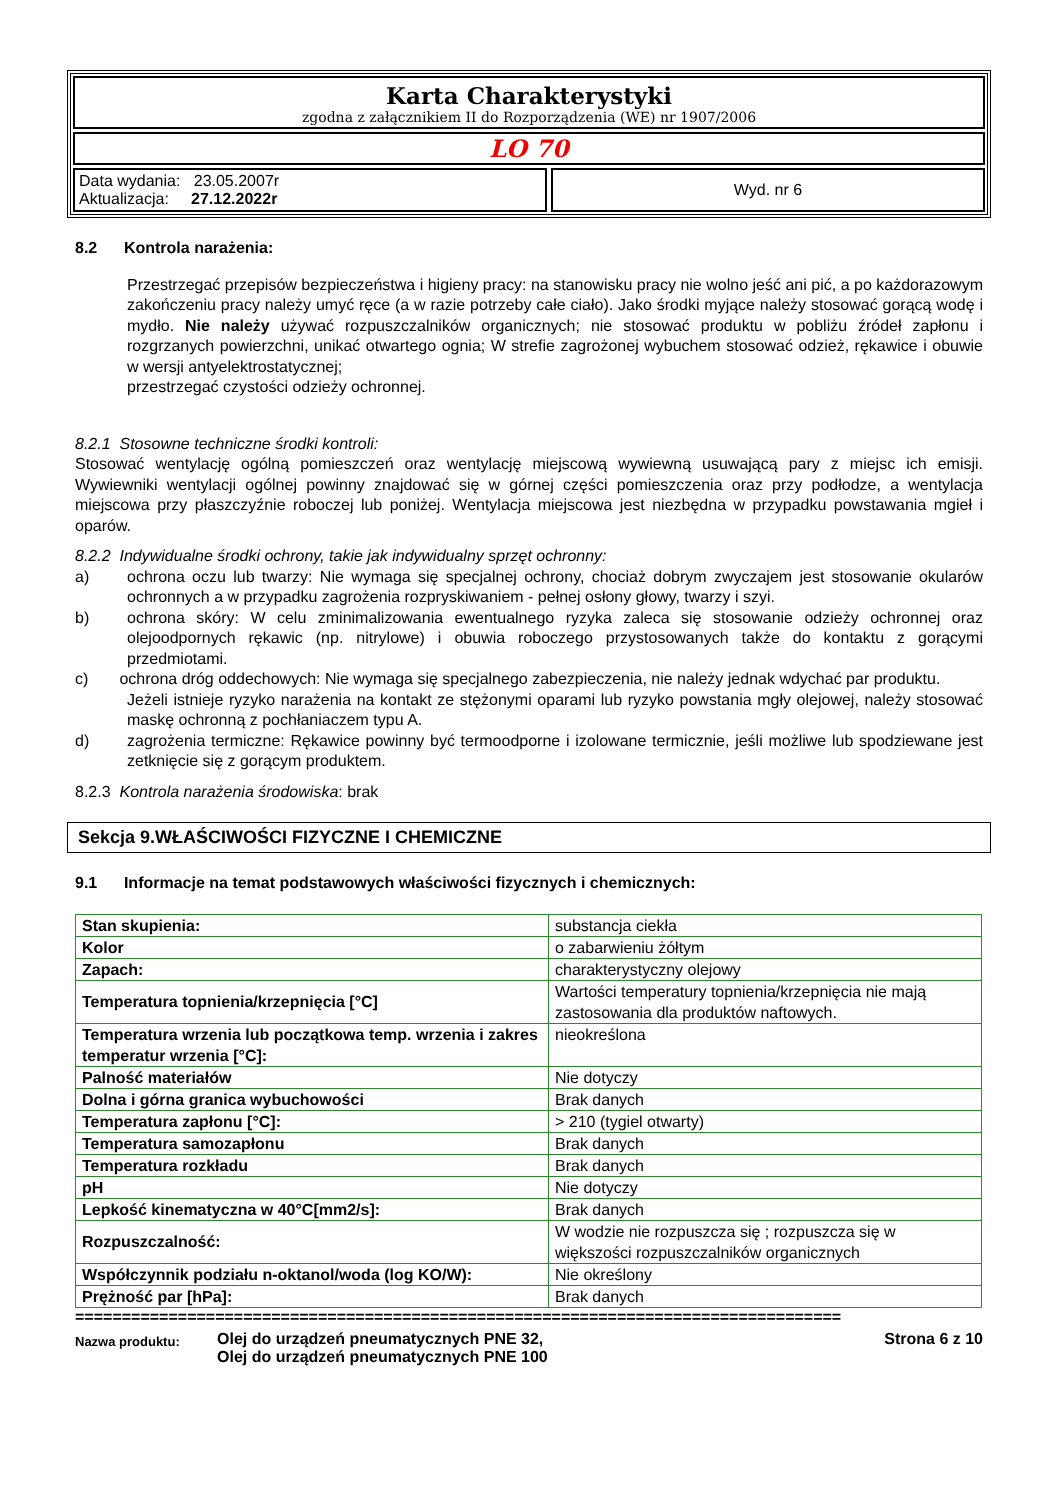Karta Charakterystyki
zgodna z załącznikiem II do Rozporządzenia (WE) nr 1907/2006
LO 70
Data wydania: 23.05.2007r
Aktualizacja: 27.12.2022r
Wyd. nr 6
8.2 Kontrola narażenia:
Przestrzegać przepisów bezpieczeństwa i higieny pracy: na stanowisku pracy nie wolno jeść ani pić, a po każdorazowym zakończeniu pracy należy umyć ręce (a w razie potrzeby całe ciało). Jako środki myjące należy stosować gorącą wodę i mydło. Nie należy używać rozpuszczalników organicznych; nie stosować produktu w pobliżu źródeł zapłonu i rozgrzanych powierzchni, unikać otwartego ognia; W strefie zagrożonej wybuchem stosować odzież, rękawice i obuwie w wersji antyelektrostatycznej;
przestrzegać czystości odzieży ochronnej.
8.2.1 Stosowne techniczne środki kontroli:
Stosować wentylację ogólną pomieszczeń oraz wentylację miejscową wywiewną usuwającą pary z miejsc ich emisji. Wywiewniki wentylacji ogólnej powinny znajdować się w górnej części pomieszczenia oraz przy podłodze, a wentylacja miejscowa przy płaszczyźnie roboczej lub poniżej. Wentylacja miejscowa jest niezbędna w przypadku powstawania mgieł i oparów.
8.2.2 Indywidualne środki ochrony, takie jak indywidualny sprzęt ochronny:
a) ochrona oczu lub twarzy: Nie wymaga się specjalnej ochrony, chociaż dobrym zwyczajem jest stosowanie okularów ochronnych a w przypadku zagrożenia rozpryskiwaniem - pełnej osłony głowy, twarzy i szyi.
b) ochrona skóry: W celu zminimalizowania ewentualnego ryzyka zaleca się stosowanie odzieży ochronnej oraz olejoodpornych rękawic (np. nitrylowe) i obuwia roboczego przystosowanych także do kontaktu z gorącymi przedmiotami.
c) ochrona dróg oddechowych: Nie wymaga się specjalnego zabezpieczenia, nie należy jednak wdychać par produktu.
Jeżeli istnieje ryzyko narażenia na kontakt ze stężonymi oparami lub ryzyko powstania mgły olejowej, należy stosować maskę ochronną z pochłaniaczem typu A.
d) zagrożenia termiczne: Rękawice powinny być termoodporne i izolowane termicznie, jeśli możliwe lub spodziewane jest zetknięcie się z gorącym produktem.
8.2.3 Kontrola narażenia środowiska: brak
Sekcja 9.WŁAŚCIWOŚCI FIZYCZNE I CHEMICZNE
9.1 Informacje na temat podstawowych właściwości fizycznych i chemicznych:
| Stan skupienia: | substancja ciekła |
| Kolor | o zabarwieniu żółtym |
| Zapach: | charakterystyczny olejowy |
| Temperatura topnienia/krzepnięcia [°C] | Wartości temperatury topnienia/krzepnięcia nie mają zastosowania dla produktów naftowych. |
| Temperatura wrzenia lub początkowa temp. wrzenia i zakres temperatur wrzenia [°C]: | nieokreślona |
| Palność materiałów | Nie dotyczy |
| Dolna i górna granica wybuchowości | Brak danych |
| Temperatura zapłonu [°C]: | > 210 (tygiel otwarty) |
| Temperatura samozapłonu | Brak danych |
| Temperatura rozkładu | Brak danych |
| pH | Nie dotyczy |
| Lepkość kinematyczna w 40°C[mm2/s]: | Brak danych |
| Rozpuszczalność: | W wodzie nie rozpuszcza się ; rozpuszcza się w większości rozpuszczalników organicznych |
| Współczynnik podziału n-oktanol/woda (log KO/W): | Nie określony |
| Prężność par [hPa]: | Brak danych |
==================================================================================
Nazwa produktu: Olej do urządzeń pneumatycznych PNE 32,
Olej do urządzeń pneumatycznych PNE 100 Strona 6 z 10